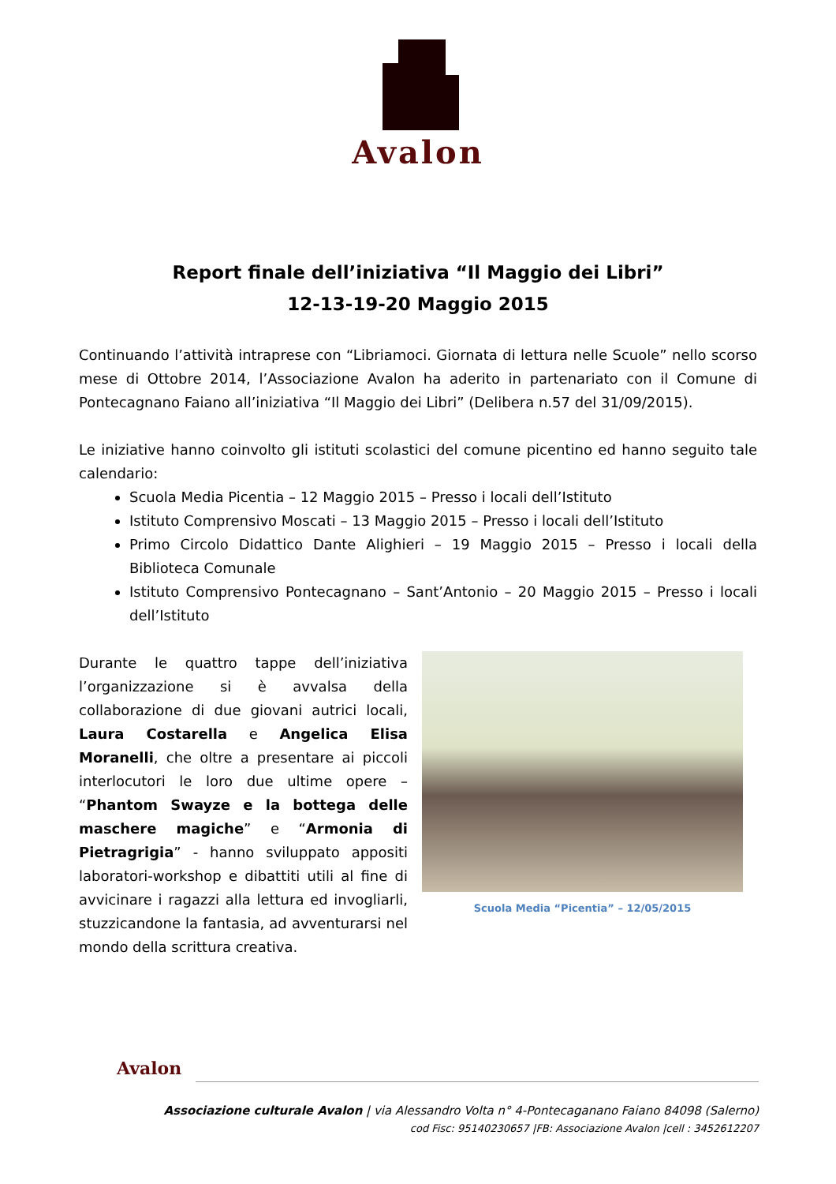Avalon
Report finale dell’iniziativa “Il Maggio dei Libri”
12-13-19-20 Maggio 2015
Continuando l’attività intraprese con “Libriamoci. Giornata di lettura nelle Scuole” nello scorso mese di Ottobre 2014, l’Associazione Avalon ha aderito in partenariato con il Comune di Pontecagnano Faiano all’iniziativa “Il Maggio dei Libri” (Delibera n.57 del 31/09/2015).
Le iniziative hanno coinvolto gli istituti scolastici del comune picentino ed hanno seguito tale calendario:
Scuola Media Picentia – 12 Maggio 2015 – Presso i locali dell’Istituto
Istituto Comprensivo Moscati – 13 Maggio 2015 – Presso i locali dell’Istituto
Primo Circolo Didattico Dante Alighieri – 19 Maggio 2015 – Presso i locali della Biblioteca Comunale
Istituto Comprensivo Pontecagnano – Sant’Antonio – 20 Maggio 2015 – Presso i locali dell’Istituto
Durante le quattro tappe dell’iniziativa l’organizzazione si è avvalsa della collaborazione di due giovani autrici locali, Laura Costarella e Angelica Elisa Moranelli, che oltre a presentare ai piccoli interlocutori le loro due ultime opere – “Phantom Swayze e la bottega delle maschere magiche” e “Armonia di Pietragrigia” - hanno sviluppato appositi laboratori-workshop e dibattiti utili al fine di avvicinare i ragazzi alla lettura ed invogliarli, stuzzicandone la fantasia, ad avventurarsi nel mondo della scrittura creativa.
Scuola Media “Picentia” – 12/05/2015
Avalon
Associazione culturale Avalon | via Alessandro Volta n° 4-Pontecaganano Faiano 84098 (Salerno)
cod Fisc: 95140230657 |FB: Associazione Avalon |cell : 3452612207